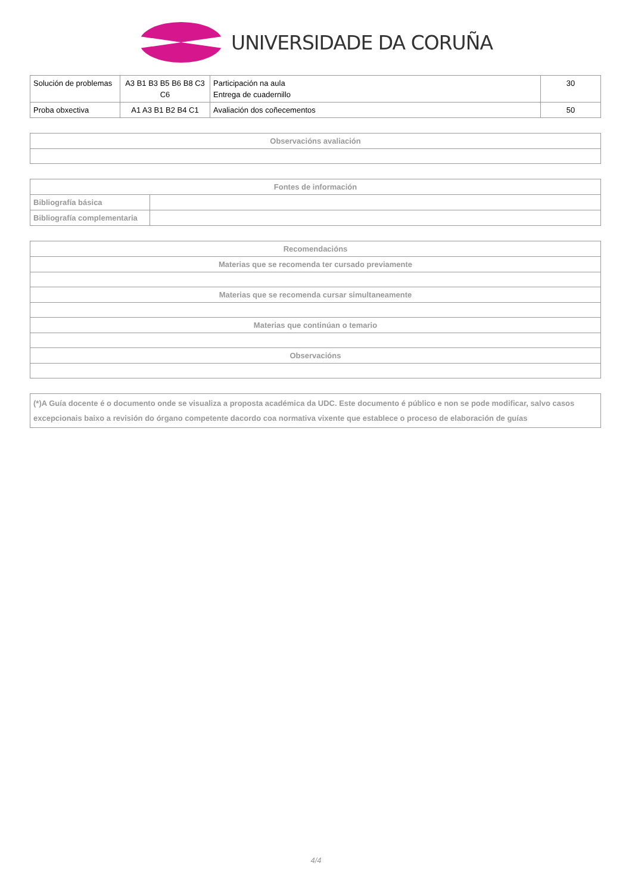UNIVERSIDADE DA CORUÑA
| Solución de problemas | A3 B1 B3 B5 B6 B8 C3 C6 | Participación na aula Entrega de cuadernillo | 30 |
| Proba obxectiva | A1 A3 B1 B2 B4 C1 | Avaliación dos coñecementos | 50 |
| Observacións avaliación |
| --- |
| Fontes de información | |
| --- | --- |
| Bibliografía básica | |
| Bibliografía complementaria | |
| Recomendacións |
| --- |
| Materias que se recomenda ter cursado previamente |
| Materias que se recomenda cursar simultaneamente |
| Materias que continúan o temario |
| Observacións |
| (*)A Guía docente é o documento onde se visualiza a proposta académica da UDC. Este documento é público e non se pode modificar, salvo casos excepcionais baixo a revisión do órgano competente dacordo coa normativa vixente que establece o proceso de elaboración de guías |
4/4